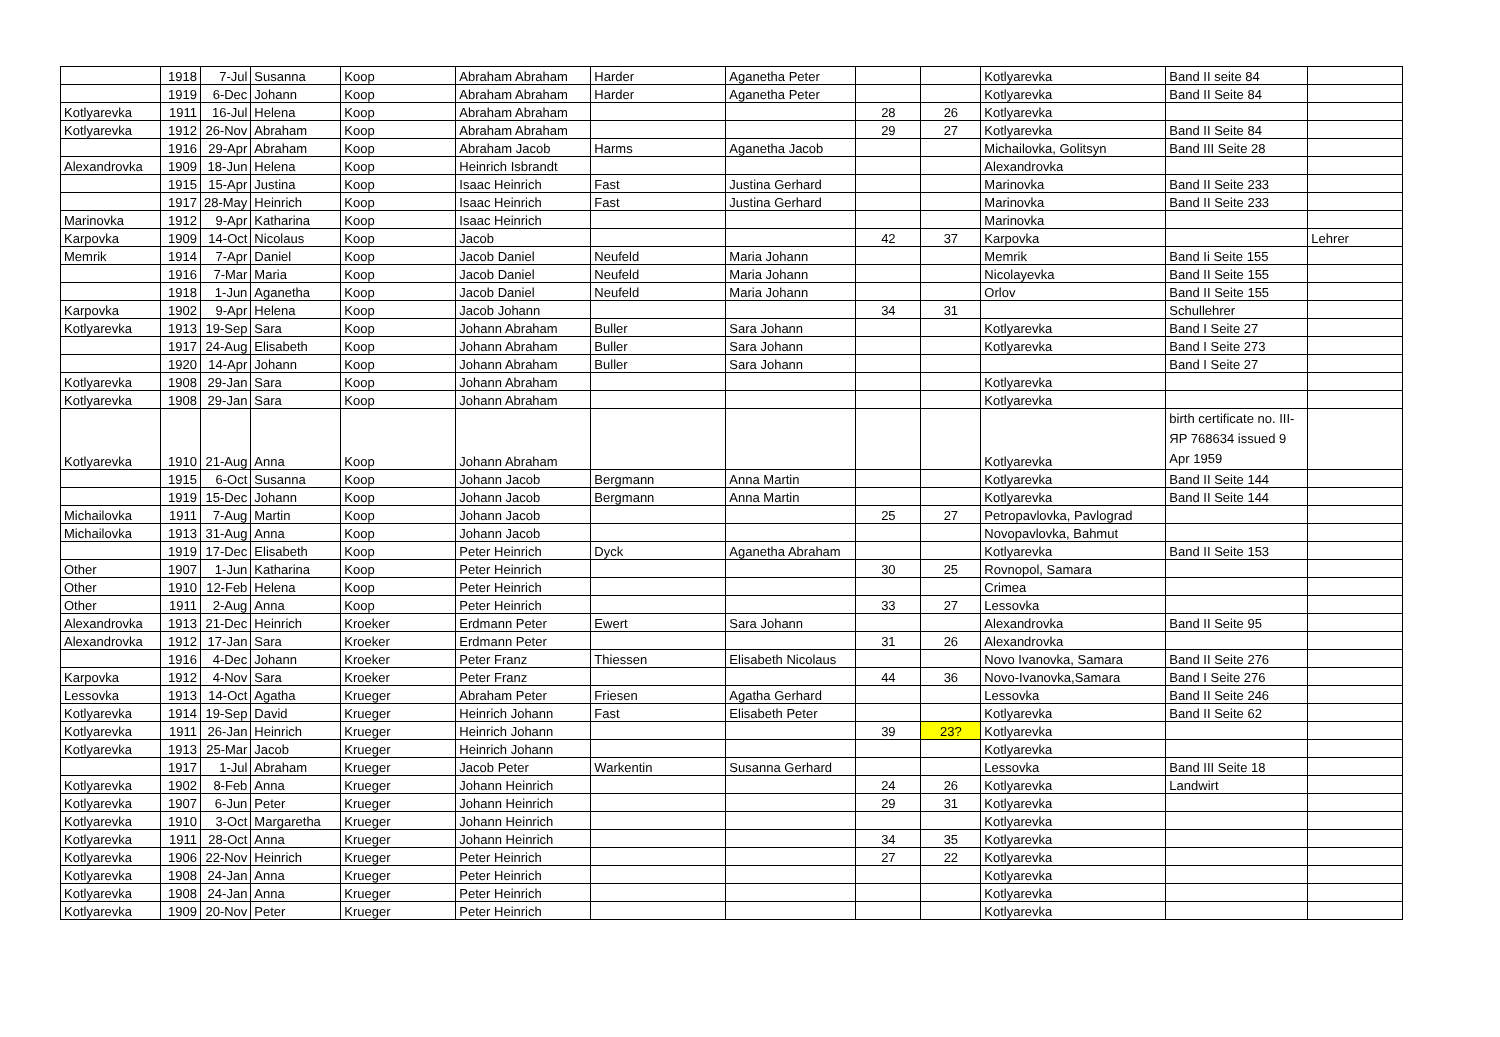| | 1918 | 7-Jul | Susanna | Koop | Abraham Abraham | Harder | Aganetha Peter | | | Kotlyarevka | Band II seite 84 | |
| | 1919 | 6-Dec | Johann | Koop | Abraham Abraham | Harder | Aganetha Peter | | | Kotlyarevka | Band II Seite 84 | |
| Kotlyarevka | 1911 | 16-Jul | Helena | Koop | Abraham Abraham | | | 28 | 26 | Kotlyarevka | | |
| Kotlyarevka | 1912 | 26-Nov | Abraham | Koop | Abraham Abraham | | | 29 | 27 | Kotlyarevka | Band II Seite 84 | |
| | 1916 | 29-Apr | Abraham | Koop | Abraham Jacob | Harms | Aganetha Jacob | | | Michailovka, Golitsyn | Band III Seite 28 | |
| Alexandrovka | 1909 | 18-Jun | Helena | Koop | Heinrich Isbrandt | | | | | Alexandrovka | | |
| | 1915 | 15-Apr | Justina | Koop | Isaac Heinrich | Fast | Justina Gerhard | | | Marinovka | Band II Seite 233 | |
| | 1917 | 28-May | Heinrich | Koop | Isaac Heinrich | Fast | Justina Gerhard | | | Marinovka | Band II Seite 233 | |
| Marinovka | 1912 | 9-Apr | Katharina | Koop | Isaac Heinrich | | | | | Marinovka | | |
| Karpovka | 1909 | 14-Oct | Nicolaus | Koop | Jacob | | | 42 | 37 | Karpovka | | Lehrer |
| Memrik | 1914 | 7-Apr | Daniel | Koop | Jacob Daniel | Neufeld | Maria Johann | | | Memrik | Band Ii Seite 155 | |
| | 1916 | 7-Mar | Maria | Koop | Jacob Daniel | Neufeld | Maria Johann | | | Nicolayevka | Band II Seite 155 | |
| | 1918 | 1-Jun | Aganetha | Koop | Jacob Daniel | Neufeld | Maria Johann | | | Orlov | Band II Seite 155 | |
| Karpovka | 1902 | 9-Apr | Helena | Koop | Jacob Johann | | | 34 | 31 | | Schullehrer | |
| Kotlyarevka | 1913 | 19-Sep | Sara | Koop | Johann Abraham | Buller | Sara Johann | | | Kotlyarevka | Band I Seite 27 | |
| | 1917 | 24-Aug | Elisabeth | Koop | Johann Abraham | Buller | Sara Johann | | | Kotlyarevka | Band I Seite 273 | |
| | 1920 | 14-Apr | Johann | Koop | Johann Abraham | Buller | Sara Johann | | | | Band I Seite 27 | |
| Kotlyarevka | 1908 | 29-Jan | Sara | Koop | Johann Abraham | | | | | Kotlyarevka | | |
| Kotlyarevka | 1908 | 29-Jan | Sara | Koop | Johann Abraham | | | | | Kotlyarevka | | |
| Kotlyarevka | 1910 | 21-Aug | Anna | Koop | Johann Abraham | | | | | Kotlyarevka | birth certificate no. III-ЯP 768634 issued 9 Apr 1959 | |
| | 1915 | 6-Oct | Susanna | Koop | Johann Jacob | Bergmann | Anna Martin | | | Kotlyarevka | Band II Seite 144 | |
| | 1919 | 15-Dec | Johann | Koop | Johann Jacob | Bergmann | Anna Martin | | | Kotlyarevka | Band II Seite 144 | |
| Michailovka | 1911 | 7-Aug | Martin | Koop | Johann Jacob | | | 25 | 27 | Petropavlovka, Pavlograd | | |
| Michailovka | 1913 | 31-Aug | Anna | Koop | Johann Jacob | | | | | Novopavlovka, Bahmut | | |
| | 1919 | 17-Dec | Elisabeth | Koop | Peter Heinrich | Dyck | Aganetha Abraham | | | Kotlyarevka | Band II Seite 153 | |
| Other | 1907 | 1-Jun | Katharina | Koop | Peter Heinrich | | | 30 | 25 | Rovnopol, Samara | | |
| Other | 1910 | 12-Feb | Helena | Koop | Peter Heinrich | | | | | Crimea | | |
| Other | 1911 | 2-Aug | Anna | Koop | Peter Heinrich | | | 33 | 27 | Lessovka | | |
| Alexandrovka | 1913 | 21-Dec | Heinrich | Kroeker | Erdmann Peter | Ewert | Sara Johann | | | Alexandrovka | Band II Seite 95 | |
| Alexandrovka | 1912 | 17-Jan | Sara | Kroeker | Erdmann Peter | | | 31 | 26 | Alexandrovka | | |
| | 1916 | 4-Dec | Johann | Kroeker | Peter Franz | Thiessen | Elisabeth Nicolaus | | | Novo Ivanovka, Samara | Band II Seite 276 | |
| Karpovka | 1912 | 4-Nov | Sara | Kroeker | Peter Franz | | | 44 | 36 | Novo-Ivanovka,Samara | Band I Seite 276 | |
| Lessovka | 1913 | 14-Oct | Agatha | Krueger | Abraham Peter | Friesen | Agatha Gerhard | | | Lessovka | Band II Seite 246 | |
| Kotlyarevka | 1914 | 19-Sep | David | Krueger | Heinrich Johann | Fast | Elisabeth Peter | | | Kotlyarevka | Band II Seite 62 | |
| Kotlyarevka | 1911 | 26-Jan | Heinrich | Krueger | Heinrich Johann | | | 39 | 23? | Kotlyarevka | | |
| Kotlyarevka | 1913 | 25-Mar | Jacob | Krueger | Heinrich Johann | | | | | Kotlyarevka | | |
| | 1917 | 1-Jul | Abraham | Krueger | Jacob Peter | Warkentin | Susanna Gerhard | | | Lessovka | Band III Seite 18 | |
| Kotlyarevka | 1902 | 8-Feb | Anna | Krueger | Johann Heinrich | | | 24 | 26 | Kotlyarevka | Landwirt | |
| Kotlyarevka | 1907 | 6-Jun | Peter | Krueger | Johann Heinrich | | | 29 | 31 | Kotlyarevka | | |
| Kotlyarevka | 1910 | 3-Oct | Margaretha | Krueger | Johann Heinrich | | | | | Kotlyarevka | | |
| Kotlyarevka | 1911 | 28-Oct | Anna | Krueger | Johann Heinrich | | | 34 | 35 | Kotlyarevka | | |
| Kotlyarevka | 1906 | 22-Nov | Heinrich | Krueger | Peter Heinrich | | | 27 | 22 | Kotlyarevka | | |
| Kotlyarevka | 1908 | 24-Jan | Anna | Krueger | Peter Heinrich | | | | | Kotlyarevka | | |
| Kotlyarevka | 1908 | 24-Jan | Anna | Krueger | Peter Heinrich | | | | | Kotlyarevka | | |
| Kotlyarevka | 1909 | 20-Nov | Peter | Krueger | Peter Heinrich | | | | | Kotlyarevka | | |